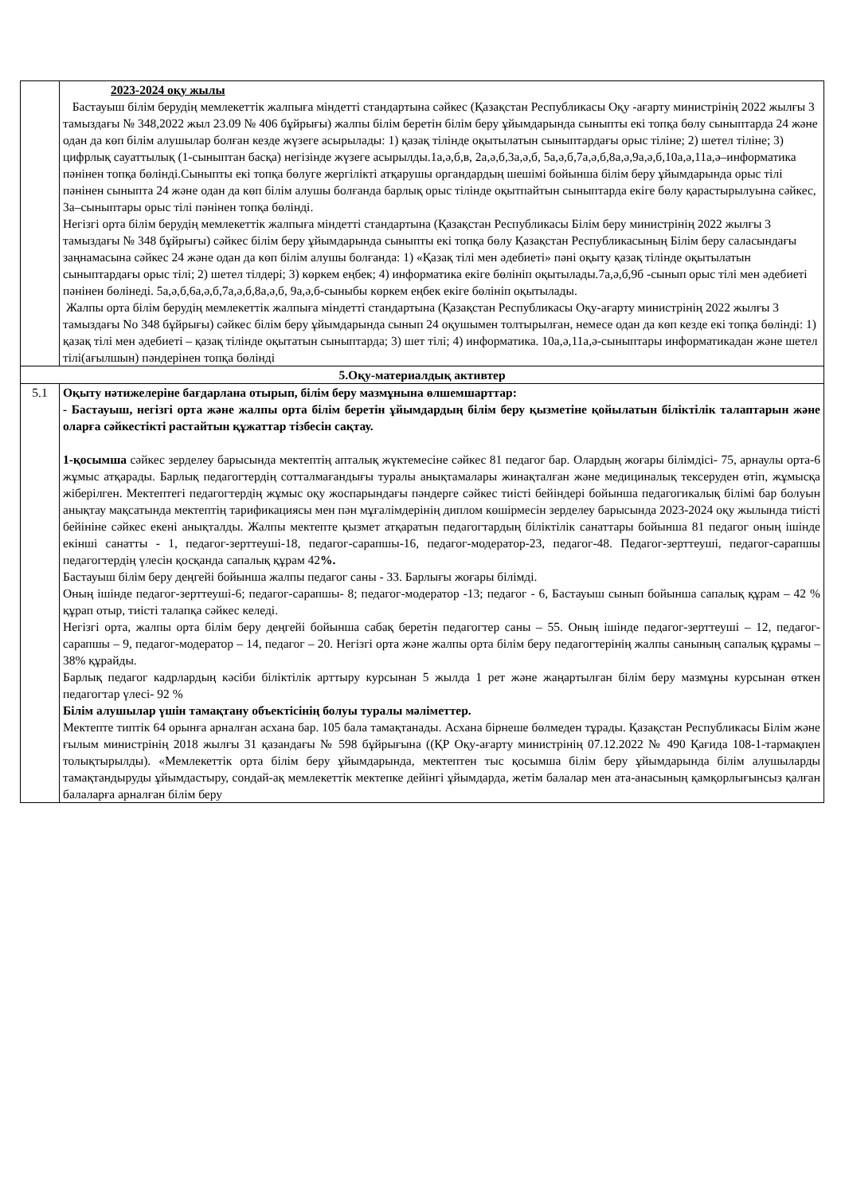| | 2023-2024 оқу жылы Бастауыш білім берудің мемлекеттік жалпыға міндетті стандартына сәйкес (Қазақстан Республикасы Оқу -ағарту министрінің 2022 жылғы 3 тамыздағы № 348,2022 жыл 23.09 № 406 бұйрығы) жалпы білім беретін білім беру ұйымдарында сыныпты екі топқа бөлу сыныптарда 24 және одан да көп білім алушылар болған кезде жүзеге асырылады: 1) қазақ тілінде оқытылатын сыныптардағы орыс тіліне; 2) шетел тіліне; 3) цифрлық сауаттылық (1-сыныптан басқа) негізінде жүзеге асырылды.1а,ә,б,в, 2а,ә,б,3а,ә,б, 5а,ә,б,7а,ә,б,8а,ә,9а,ә,б,10а,ә,11а,ә–информатика пәнінен топқа бөлінді.Сыныпты екі топқа бөлуге жергілікті атқарушы органдардың шешімі бойынша білім беру ұйымдарында орыс тілі пәнінен сыныпта 24 және одан да көп білім алушы болғанда барлық орыс тілінде оқытпайтын сыныптарда екіге бөлу қарастырылуына сәйкес, 3а–сыныптары орыс тілі пәнінен топқа бөлінді. Негізгі орта білім берудің мемлекеттік жалпыға міндетті стандартына (Қазақстан Республикасы Білім беру министрінің 2022 жылғы 3 тамыздағы № 348 бұйрығы) сәйкес білім беру ұйымдарында сыныпты екі топқа бөлу Қазақстан Республикасының Білім беру саласындағы заңнамасына сәйкес 24 және одан да көп білім алушы болғанда: 1) «Қазақ тілі мен әдебиеті» пәні оқыту қазақ тілінде оқытылатын сыныптардағы орыс тілі; 2) шетел тілдері; 3) көркем еңбек; 4) информатика екіге бөлініп оқытылады.7а,ә,б,9б -сынып орыс тілі мен әдебиеті пәнінен бөлінеді. 5а,ә,б,6а,ә,б,7а,ә,б,8а,ә,б, 9а,ә,б-сыныбы көркем еңбек екіге бөлініп оқытылады. Жалпы орта білім берудің мемлекеттік жалпыға міндетті стандартына (Қазақстан Республикасы Оқу-ағарту министрінің 2022 жылғы 3 тамыздағы No 348 бұйрығы) сәйкес білім беру ұйымдарында сынып 24 оқушымен толтырылған, немесе одан да көп кезде екі топқа бөлінді: 1) қазақ тілі мен әдебиеті – қазақ тілінде оқытатын сыныптарда; 3) шет тілі; 4) информатика. 10а,ә,11а,ә-сыныптары информатикадан және шетел тілі(ағылшын) пәндерінен топқа бөлінді |
| 5.Оқу-материалдық активтер | |
| 5.1 | Оқыту нәтижелеріне бағдарлана отырып, білім беру мазмұнына өлшемшарттар: - Бастауыш, негізгі орта және жалпы орта білім беретін ұйымдардың білім беру қызметіне қойылатын біліктілік талаптарын және оларға сәйкестікті растайтын құжаттар тізбесін сақтау. 1-қосымша сәйкес зерделеу барысында мектептің апталық жүктемесіне сәйкес 81 педагог бар. Олардың жоғары білімдісі- 75, арнаулы орта-6 жұмыс атқарады. Барлық педагогтердің сотталмағандығы туралы анықтамалары жинақталған және медициналық тексеруден өтіп, жұмысқа жіберілген. Мектептегі педагогтердің жұмыс оқу жоспарындағы пәндерге сәйкес тиісті бейіндері бойынша педагогикалық білімі бар болуын анықтау мақсатында мектептің тарификациясы мен пән мұғалімдерінің диплом көшірмесін зерделеу барысында 2023-2024 оқу жылында тиісті бейініне сәйкес екені анықталды. Жалпы мектепте қызмет атқаратын педагогтардың біліктілік санаттары бойынша 81 педагог оның ішінде екінші санатты - 1, педагог-зерттеуші-18, педагог-сарапшы-16, педагог-модератор-23, педагог-48. Педагог-зерттеуші, педагог-сарапшы педагогтердің үлесін қосқанда сапалық құрам 42 %. Бастауыш білім беру деңгейі бойынша жалпы педагог саны - 33. Барлығы жоғары білімді. Оның ішінде педагог-зерттеуші-6; педагог-сарапшы- 8; педагог-модератор -13; педагог - 6, Бастауыш сынып бойынша сапалық құрам – 42 % құрап отыр, тиісті талапқа сәйкес келеді. Негізгі орта, жалпы орта білім беру деңгейі бойынша сабақ беретін педагогтер саны – 55. Оның ішінде педагог-зерттеуші – 12, педагог-сарапшы – 9, педагог-модератор – 14, педагог – 20. Негізгі орта және жалпы орта білім беру педагогтерінің жалпы санының сапалық құрамы – 38% құрайды. Барлық педагог кадрлардың кәсіби біліктілік арттыру курсынан 5 жылда 1 рет және жаңартылған білім беру мазмұны курсынан өткен педагогтар үлесі- 92 % Білім алушылар үшін тамақтану объектісінің болуы туралы мәліметтер. Мектепте типтік 64 орынға арналған асхана бар. 105 бала тамақтанады. Асхана бірнеше бөлмеден тұрады. Қазақстан Республикасы Білім және ғылым министрінің 2018 жылғы 31 қазандағы № 598 бұйрығына ((ҚР Оқу-ағарту министрінің 07.12.2022 № 490 Қағида 108-1-тармақпен толықтырылды). «Мемлекеттік орта білім беру ұйымдарында, мектептен тыс қосымша білім беру ұйымдарында білім алушыларды тамақтандыруды ұйымдастыру, сондай-ақ мемлекеттік мектепке дейінгі ұйымдарда, жетім балалар мен ата-анасының қамқорлығынсыз қалған балаларға арналған білім беру |